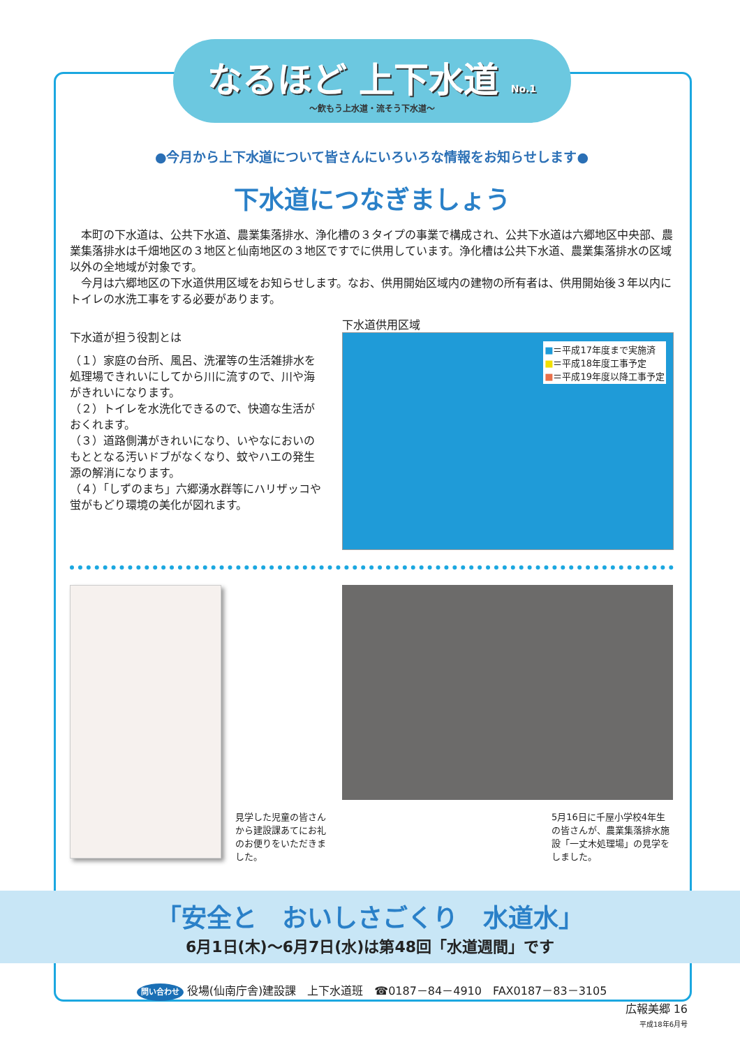なるほど 上下水道 No.1
～飲もう上水道・流そう下水道～
●今月から上下水道について皆さんにいろいろな情報をお知らせします●
下水道につなぎましょう
本町の下水道は、公共下水道、農業集落排水、浄化槽の３タイプの事業で構成され、公共下水道は六郷地区中央部、農業集落排水は千畑地区の３地区と仙南地区の３地区ですでに供用しています。浄化槽は公共下水道、農業集落排水の区域以外の全地域が対象です。
今月は六郷地区の下水道供用区域をお知らせします。なお、供用開始区域内の建物の所有者は、供用開始後３年以内にトイレの水洗工事をする必要があります。
下水道が担う役割とは
（１）家庭の台所、風呂、洗濯等の生活雑排水を処理場できれいにしてから川に流すので、川や海がきれいになります。
（２）トイレを水洗化できるので、快適な生活がおくれます。
（３）道路側溝がきれいになり、いやなにおいのもととなる汚いドブがなくなり、蚊やハエの発生源の解消になります。
（４）「しずのまち」六郷湧水群等にハリザッコや蛍がもどり環境の美化が図れます。
下水道供用区域
■＝平成17年度まで実施済
■＝平成18年度工事予定
■＝平成19年度以降工事予定
見学した児童の皆さんから建設課あてにお礼のお便りをいただきました。
5月16日に千屋小学校4年生の皆さんが、農業集落排水施設「一丈木処理場」の見学をしました。
「安全と　おいしさごくり　水道水」
6月1日(木)～6月7日(水)は第48回「水道週間」です
問い合わせ 役場(仙南庁舎)建設課　上下水道班　☎0187－84－4910　FAX0187－83－3105
広報美郷 16
平成18年6月号